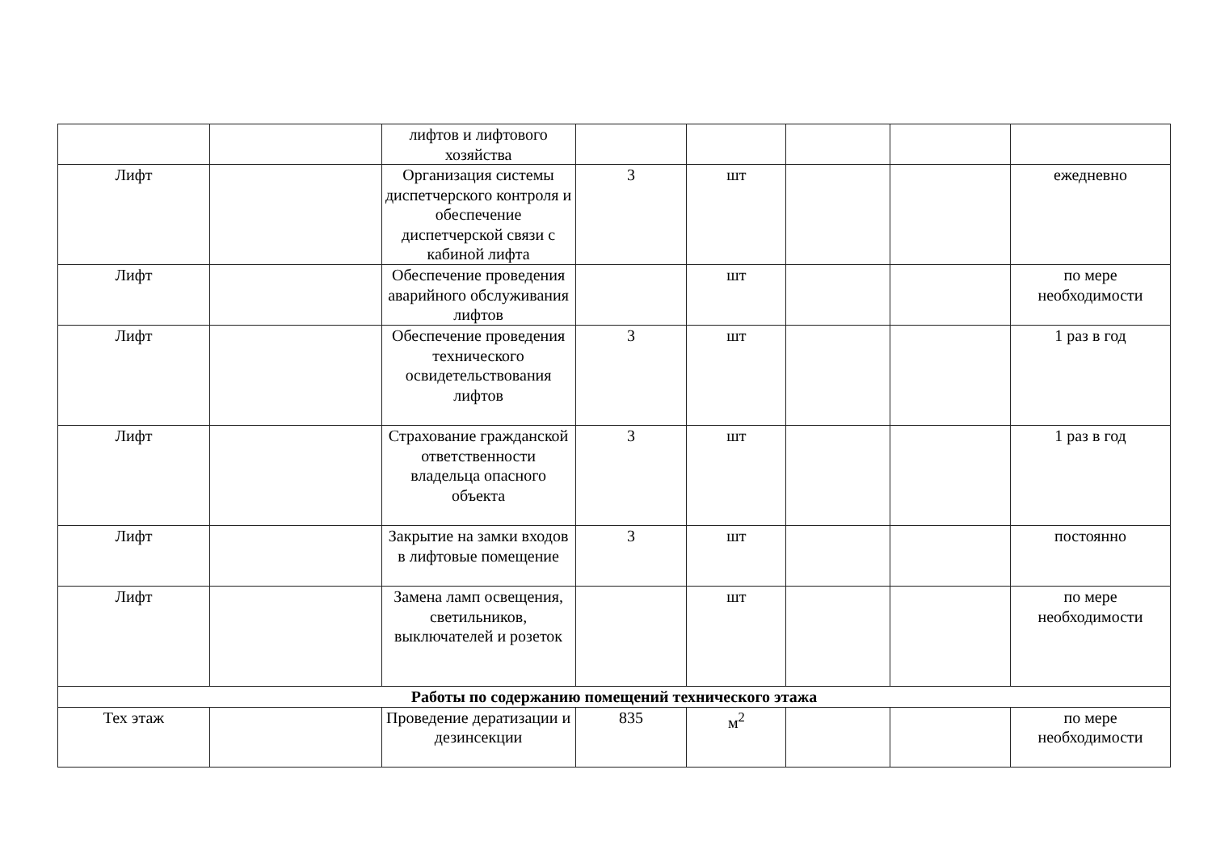| | | лифтов и лифтового хозяйства | | | | | |
| Лифт | | Организация системы диспетчерского контроля и обеспечение диспетчерской связи с кабиной лифта | 3 | шт | | | ежедневно |
| Лифт | | Обеспечение проведения аварийного обслуживания лифтов | | шт | | | по мере необходимости |
| Лифт | | Обеспечение проведения технического освидетельствования лифтов | 3 | шт | | | 1 раз в год |
| Лифт | | Страхование гражданской ответственности владельца опасного объекта | 3 | шт | | | 1 раз в год |
| Лифт | | Закрытие на замки входов в лифтовые помещение | 3 | шт | | | постоянно |
| Лифт | | Замена ламп освещения, светильников, выключателей и розеток | | шт | | | по мере необходимости |
| Работы по содержанию помещений технического этажа | | | | | | | |
| Тех этаж | | Проведение дератизации и дезинсекции | 835 | м<sup>2</sup> | | | по мере необходимости |